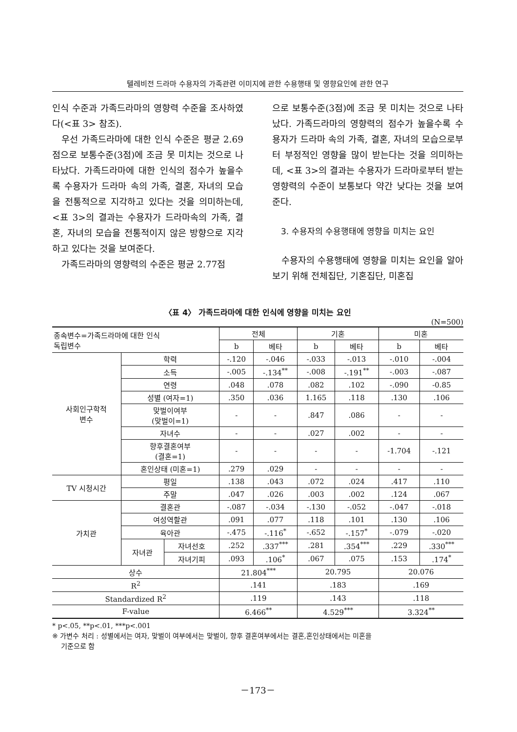텔레비전 드라마 수용자의 가족관련 이미지에 관한 수용행태 및 영향요인에 관한 연구
인식 수준과 가족드라마의 영향력 수준을 조사하였다(<표 3> 참조).
우선 가족드라마에 대한 인식 수준은 평균 2.69점으로 보통수준(3점)에 조금 못 미치는 것으로 나타났다. 가족드라마에 대한 인식의 점수가 높을수록 수용자가 드라마 속의 가족, 결혼, 자녀의 모습을 전통적으로 지각하고 있다는 것을 의미하는데, <표 3>의 결과는 수용자가 드라마속의 가족, 결혼, 자녀의 모습을 전통적이지 않은 방향으로 지각하고 있다는 것을 보여준다.
가족드라마의 영향력의 수준은 평균 2.77점
으로 보통수준(3점)에 조금 못 미치는 것으로 나타났다. 가족드라마의 영향력의 점수가 높을수록 수용자가 드라마 속의 가족, 결혼, 자녀의 모습으로부터 부정적인 영향을 많이 받는다는 것을 의미하는데, <표 3>의 결과는 수용자가 드라마로부터 받는 영향력의 수준이 보통보다 약간 낮다는 것을 보여준다.
3. 수용자의 수용행태에 영향을 미치는 요인
수용자의 수용행태에 영향을 미치는 요인을 알아보기 위해 전체집단, 기혼집단, 미혼집
〈표 4〉 가족드라마에 대한 인식에 영향을 미치는 요인
(N=500)
| 종속변수=가족드라마에 대한 인식 독립변수 | | | 전체 | | 기혼 | | 미혼 | |
| --- | --- | --- | --- | --- | --- | --- | --- | --- |
| | | | b | 베타 | b | 베타 | b | 베타 |
| 사회인구학적 변수 | 학력 | | -.120 | -.046 | -.033 | -.013 | -.010 | -.004 |
| | 소득 | | -.005 | -.134<sup>**</sup> | -.008 | -.191<sup>**</sup> | -.003 | -.087 |
| | 연령 | | .048 | .078 | .082 | .102 | -.090 | -0.85 |
| | 성별 (여자=1) | | .350 | .036 | 1.165 | .118 | .130 | .106 |
| | 맞벌이여부 (맞벌이=1) | | - | - | .847 | .086 | - | - |
| | 자녀수 | | - | - | .027 | .002 | - | - |
| | 향후결혼여부 (결혼=1) | | - | - | - | - | -1.704 | -.121 |
| | 혼인상태 (미혼=1) | | .279 | .029 | - | - | - | - |
| TV 시청시간 | 평일 | | .138 | .043 | .072 | .024 | .417 | .110 |
| | 주말 | | .047 | .026 | .003 | .002 | .124 | .067 |
| 가치관 | 결혼관 | | -.087 | -.034 | -.130 | -.052 | -.047 | -.018 |
| | 여성역할관 | | .091 | .077 | .118 | .101 | .130 | .106 |
| | 육아관 | | -.475 | -.116<sup>*</sup> | -.652 | -.157<sup>*</sup> | -.079 | -.020 |
| | 자녀관 | 자녀선호 | .252 | .337<sup>***</sup> | .281 | .354<sup>***</sup> | .229 | .330<sup>***</sup> |
| | | 자녀기피 | .093 | .106<sup>*</sup> | .067 | .075 | .153 | .174<sup>*</sup> |
| 상수 | | | 21.804<sup>***</sup> | | 20.795 | | 20.076 | |
| R<sup>2</sup> | | | .141 | | .183 | | .169 | |
| Standardized R<sup>2</sup> | | | .119 | | .143 | | .118 | |
| F-value | | | 6.466<sup>**</sup> | | 4.529<sup>***</sup> | | 3.324<sup>**</sup> | |
* p<.05, **p<.01, ***p<.001
※ 가변수 처리 : 성별에서는 여자, 맞벌이 여부에서는 맞벌이, 향후 결혼여부에서는 결혼,혼인상태에서는 미혼을
기준으로 함
－173－